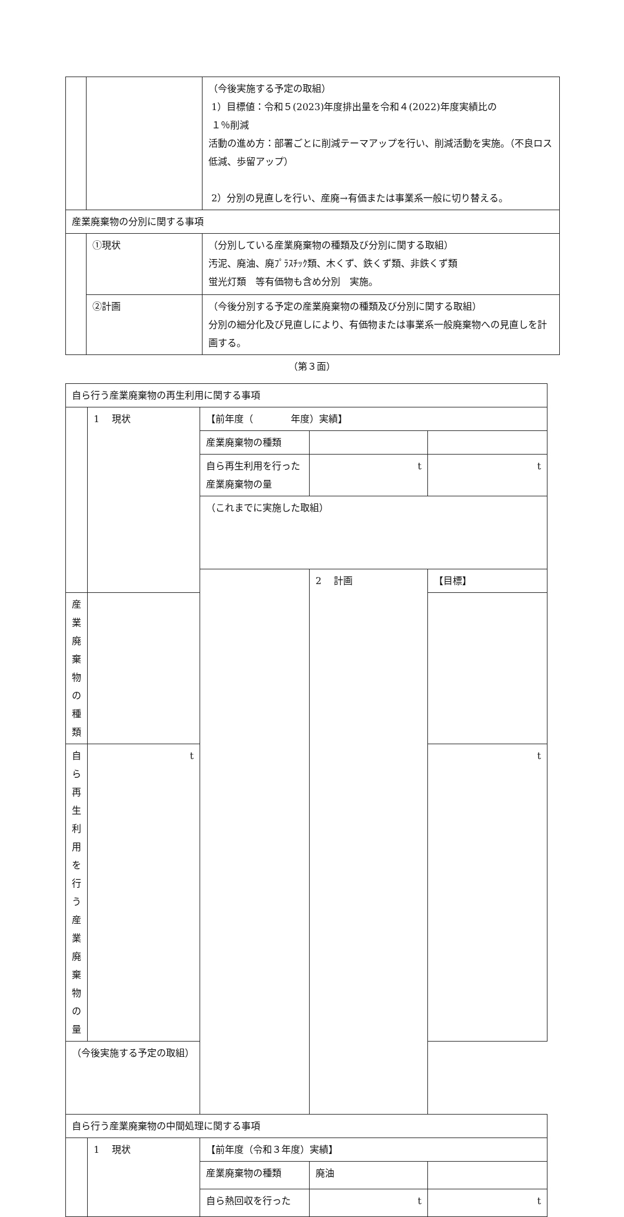| | | （今後実施する予定の取組） 1）目標値：令和５(2023)年度排出量を令和４(2022)年度実績比の １％削減 活動の進め方：部署ごとに削減テーマアップを行い、削減活動を実施。（不良ロス低減、歩留アップ） 2）分別の見直しを行い、産廃→有価または事業系一般に切り替える。 |
| 産業廃棄物の分別に関する事項 | | |
| | ①現状 | （分別している産業廃棄物の種類及び分別に関する取組） 汚泥、廃油、廃ﾌﾟﾗｽﾁｯｸ類、木くず、鉄くず類、非鉄くず類 蛍光灯類 等有価物も含め分別 実施。 |
| | ②計画 | （今後分別する予定の産業廃棄物の種類及び分別に関する取組） 分別の細分化及び見直しにより、有価物または事業系一般廃棄物への見直しを計画する。 |
（第３面）
| 自ら行う産業廃棄物の再生利用に関する事項 | | | | |
| | 1 現状 | 【前年度（ 年度）実績】 | | |
| | | 産業廃棄物の種類 | | |
| | | 自ら再生利用を行った 産業廃棄物の量 | t | t |
| | | （これまでに実施した取組） | | |
| | | | 2 計画 | 【目標】 |
| 産業廃棄物の種類 | | | | |
| 自ら再生利用を行う 産業廃棄物の量 | t | | | t |
| （今後実施する予定の取組） | | | | |
| 自ら行う産業廃棄物の中間処理に関する事項 | | | | |
| | 1 現状 | 【前年度（令和３年度）実績】 | | |
| | | 産業廃棄物の種類 | 廃油 | |
| | | 自ら熱回収を行った | t | t |